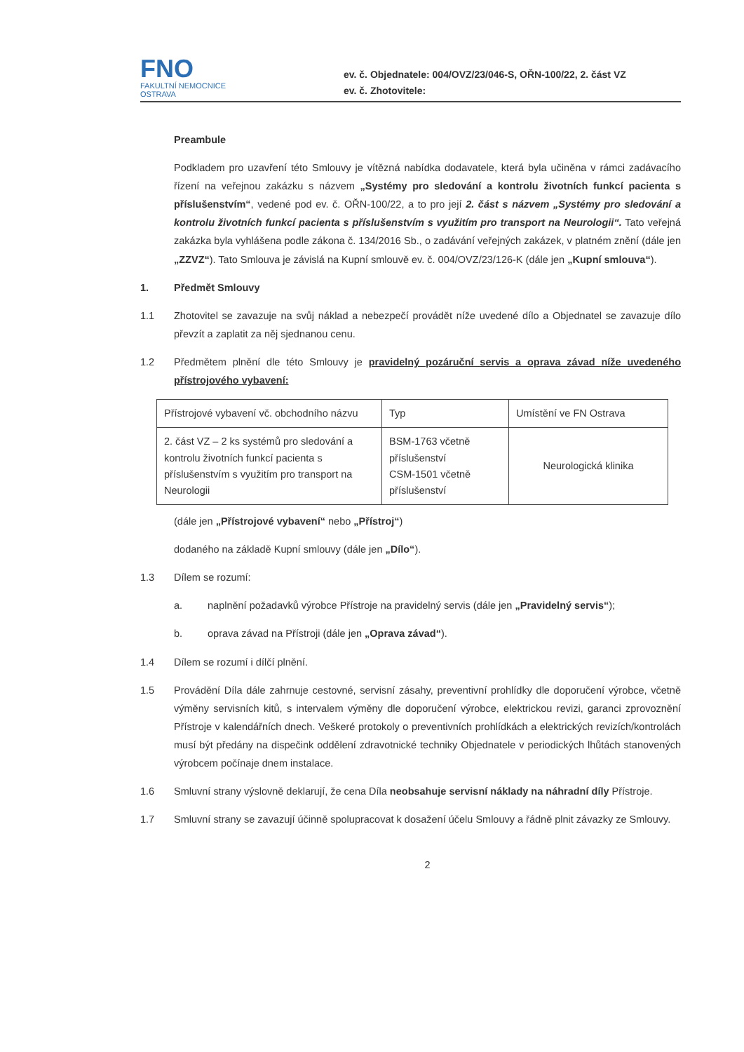FNO
FAKULTNÍ NEMOCNICE
OSTRAVA
ev. č. Objednatele: 004/OVZ/23/046-S, OŘN-100/22, 2. část VZ
ev. č. Zhotovitele:
Preambule
Podkladem pro uzavření této Smlouvy je vítězná nabídka dodavatele, která byla učiněna v rámci zadávacího řízení na veřejnou zakázku s názvem „Systémy pro sledování a kontrolu životních funkcí pacienta s příslušenstvím“, vedené pod ev. č. OŘN-100/22, a to pro její 2. část s názvem „Systémy pro sledování a kontrolu životních funkcí pacienta s příslušenstvím s využitím pro transport na Neurologii“. Tato veřejná zakázka byla vyhlášena podle zákona č. 134/2016 Sb., o zadávání veřejných zakázek, v platném znění (dále jen „ZZVZ“). Tato Smlouva je závislá na Kupní smlouvě ev. č. 004/OVZ/23/126-K (dále jen „Kupní smlouva“).
1. Předmět Smlouvy
1.1 Zhotovitel se zavazuje na svůj náklad a nebezpečí provádět níže uvedené dílo a Objednatel se zavazuje dílo převzít a zaplatit za něj sjednanou cenu.
1.2 Předmětem plnění dle této Smlouvy je pravidelný pozáruční servis a oprava závad níže uvedeného přístrojového vybavení:
| Přístrojové vybavení vč. obchodního názvu | Typ | Umístění ve FN Ostrava |
| 2. část VZ – 2 ks systémů pro sledování a kontrolu životních funkcí pacienta s příslušenstvím s využitím pro transport na Neurologii | BSM-1763 včetně příslušenství CSM-1501 včetně příslušenství | Neurologická klinika |
(dále jen „Přístrojové vybavení“ nebo „Přístroj“)
dodaného na základě Kupní smlouvy (dále jen „Dílo“).
1.3 Dílem se rozumí:
a. naplnění požadavků výrobce Přístroje na pravidelný servis (dále jen „Pravidelný servis“);
b. oprava závad na Přístroji (dále jen „Oprava závad“).
1.4 Dílem se rozumí i dílčí plnění.
1.5 Provádění Díla dále zahrnuje cestovné, servisní zásahy, preventivní prohlídky dle doporučení výrobce, včetně výměny servisních kitů, s intervalem výměny dle doporučení výrobce, elektrickou revizi, garanci zprovoznění Přístroje v kalendářních dnech. Veškeré protokoly o preventivních prohlídkách a elektrických revizích/kontrolách musí být předány na dispečink oddělení zdravotnické techniky Objednatele v periodických lhůtách stanovených výrobcem počínaje dnem instalace.
1.6 Smluvní strany výslovně deklarují, že cena Díla neobsahuje servisní náklady na náhradní díly Přístroje.
1.7 Smluvní strany se zavazují účinně spolupracovat k dosažení účelu Smlouvy a řádně plnit závazky ze Smlouvy.
2